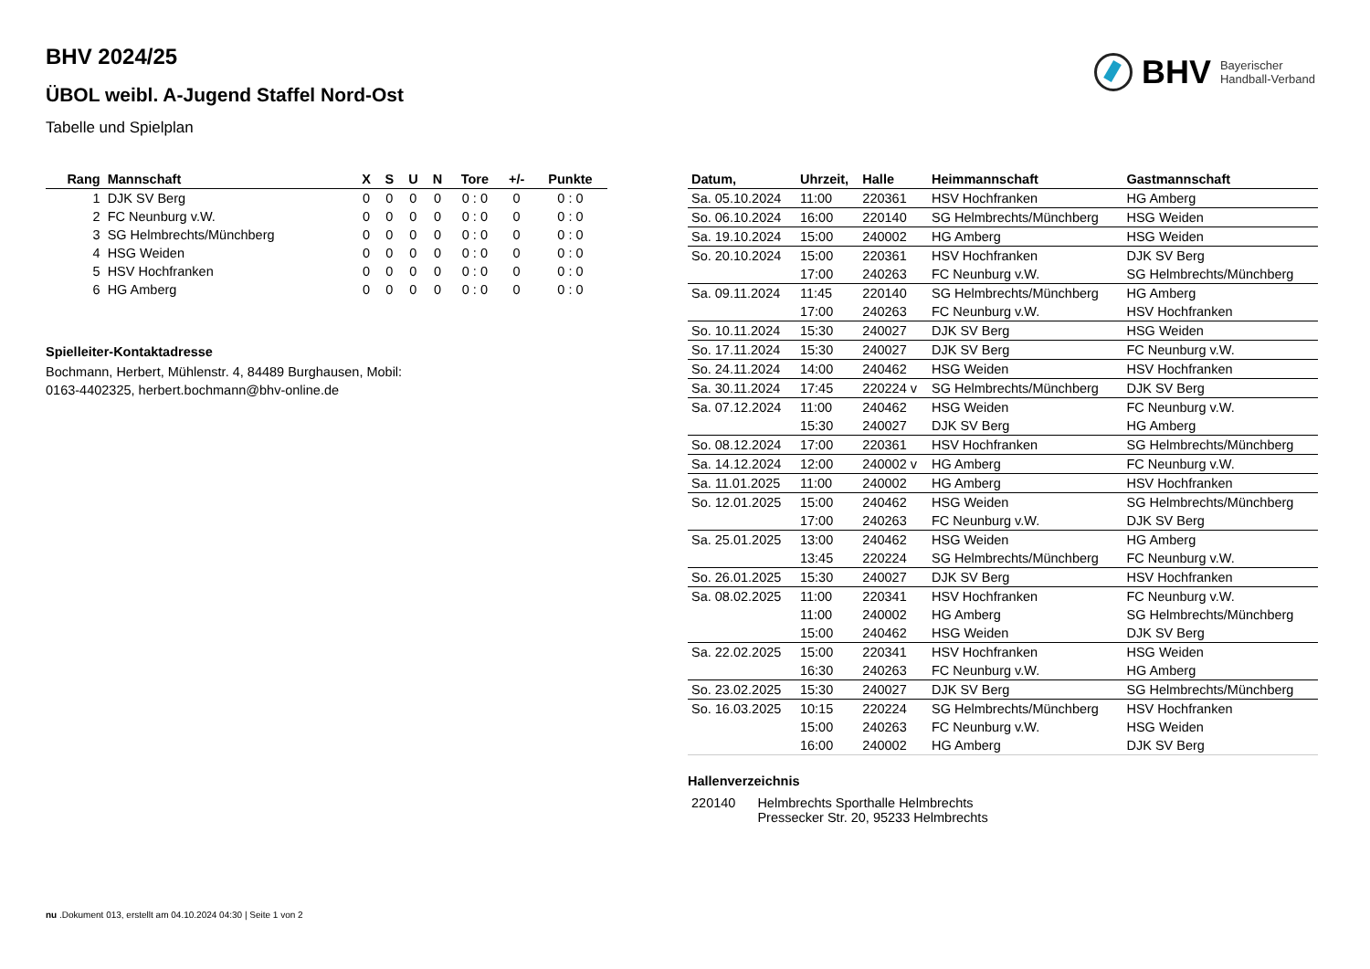BHV Bayerischer
Handball-Verband
BHV 2024/25
ÜBOL weibl. A-Jugend Staffel Nord-Ost
Tabelle und Spielplan
| Rang | Mannschaft | X | S | U | N | Tore | +/- | Punkte |
| --- | --- | --- | --- | --- | --- | --- | --- | --- |
| 1 | DJK SV Berg | 0 | 0 | 0 | 0 | 0 : 0 | 0 | 0 : 0 |
| 2 | FC Neunburg v.W. | 0 | 0 | 0 | 0 | 0 : 0 | 0 | 0 : 0 |
| 3 | SG Helmbrechts/Münchberg | 0 | 0 | 0 | 0 | 0 : 0 | 0 | 0 : 0 |
| 4 | HSG Weiden | 0 | 0 | 0 | 0 | 0 : 0 | 0 | 0 : 0 |
| 5 | HSV Hochfranken | 0 | 0 | 0 | 0 | 0 : 0 | 0 | 0 : 0 |
| 6 | HG Amberg | 0 | 0 | 0 | 0 | 0 : 0 | 0 | 0 : 0 |
Spielleiter-Kontaktadresse
Bochmann, Herbert, Mühlenstr. 4, 84489 Burghausen, Mobil:
0163-4402325, herbert.bochmann@bhv-online.de
| Datum, | Uhrzeit, | Halle | Heimmannschaft | Gastmannschaft |
| --- | --- | --- | --- | --- |
| Sa. 05.10.2024 | 11:00 | 220361 | HSV Hochfranken | HG Amberg |
| So. 06.10.2024 | 16:00 | 220140 | SG Helmbrechts/Münchberg | HSG Weiden |
| Sa. 19.10.2024 | 15:00 | 240002 | HG Amberg | HSG Weiden |
| So. 20.10.2024 | 15:00 | 220361 | HSV Hochfranken | DJK SV Berg |
| | 17:00 | 240263 | FC Neunburg v.W. | SG Helmbrechts/Münchberg |
| Sa. 09.11.2024 | 11:45 | 220140 | SG Helmbrechts/Münchberg | HG Amberg |
| | 17:00 | 240263 | FC Neunburg v.W. | HSV Hochfranken |
| So. 10.11.2024 | 15:30 | 240027 | DJK SV Berg | HSG Weiden |
| So. 17.11.2024 | 15:30 | 240027 | DJK SV Berg | FC Neunburg v.W. |
| So. 24.11.2024 | 14:00 | 240462 | HSG Weiden | HSV Hochfranken |
| Sa. 30.11.2024 | 17:45 | 220224 v | SG Helmbrechts/Münchberg | DJK SV Berg |
| Sa. 07.12.2024 | 11:00 | 240462 | HSG Weiden | FC Neunburg v.W. |
| | 15:30 | 240027 | DJK SV Berg | HG Amberg |
| So. 08.12.2024 | 17:00 | 220361 | HSV Hochfranken | SG Helmbrechts/Münchberg |
| Sa. 14.12.2024 | 12:00 | 240002 v | HG Amberg | FC Neunburg v.W. |
| Sa. 11.01.2025 | 11:00 | 240002 | HG Amberg | HSV Hochfranken |
| So. 12.01.2025 | 15:00 | 240462 | HSG Weiden | SG Helmbrechts/Münchberg |
| | 17:00 | 240263 | FC Neunburg v.W. | DJK SV Berg |
| Sa. 25.01.2025 | 13:00 | 240462 | HSG Weiden | HG Amberg |
| | 13:45 | 220224 | SG Helmbrechts/Münchberg | FC Neunburg v.W. |
| So. 26.01.2025 | 15:30 | 240027 | DJK SV Berg | HSV Hochfranken |
| Sa. 08.02.2025 | 11:00 | 220341 | HSV Hochfranken | FC Neunburg v.W. |
| | 11:00 | 240002 | HG Amberg | SG Helmbrechts/Münchberg |
| | 15:00 | 240462 | HSG Weiden | DJK SV Berg |
| Sa. 22.02.2025 | 15:00 | 220341 | HSV Hochfranken | HSG Weiden |
| | 16:30 | 240263 | FC Neunburg v.W. | HG Amberg |
| So. 23.02.2025 | 15:30 | 240027 | DJK SV Berg | SG Helmbrechts/Münchberg |
| So. 16.03.2025 | 10:15 | 220224 | SG Helmbrechts/Münchberg | HSV Hochfranken |
| | 15:00 | 240263 | FC Neunburg v.W. | HSG Weiden |
| | 16:00 | 240002 | HG Amberg | DJK SV Berg |
Hallenverzeichnis
| 220140 | Helmbrechts Sporthalle Helmbrechts Pressecker Str. 20, 95233 Helmbrechts |
nu .Dokument 013, erstellt am 04.10.2024 04:30 | Seite 1 von 2